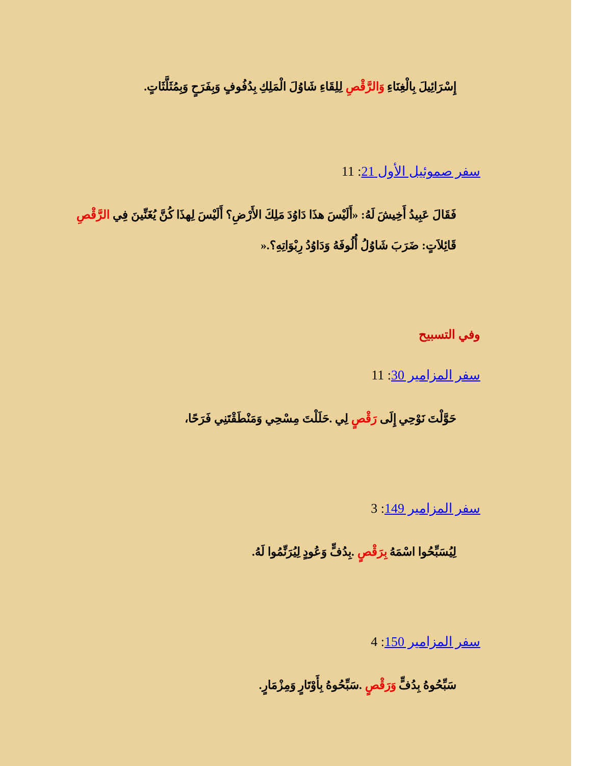إِسْرَائِيلَ بِالْغِنَاءِ وَالرَّقْصِ لِلِقَاءِ شَاوُلَ الْمَلِكِ بِدُفُوفٍ وَبِفَرَحٍ وَبِمُثَلَّثَاتٍ.
سفر صموئيل الأول 21: 11
فَقَالَ عَبِيدُ أَخِيشَ لَهُ: «أَلَيْسَ هذَا دَاوُدَ مَلِكَ الأَرْضِ؟ أَلَيْسَ لِهذَا كُنَّ يُغَنِّينَ فِي الرَّقْصِ
قَائِلاَتٍ: ضَرَبَ شَاوُلُ أُلُوفَهُ وَدَاوُدُ رِبْوَاتِهِ؟.«
وفي التسبيح
سفر المزامير 30: 11
حَوَّلْتَ نَوْحِي إِلَى رَقْصٍ لِي .حَلَلْتَ مِسْحِي وَمَنْطَقْتَنِي فَرَحًا،
سفر المزامير 149: 3
لِيُسَبِّحُوا اسْمَهُ بِرَقْصٍ .بِدُفٍّ وَعُودٍ لِيُرَنِّمُوا لَهُ.
سفر المزامير 150: 4
سَبِّحُوهُ بِدُفٍّ وَرَقْصٍ .سَبِّحُوهُ بِأَوْتَارٍ وَمِزْمَارٍ.